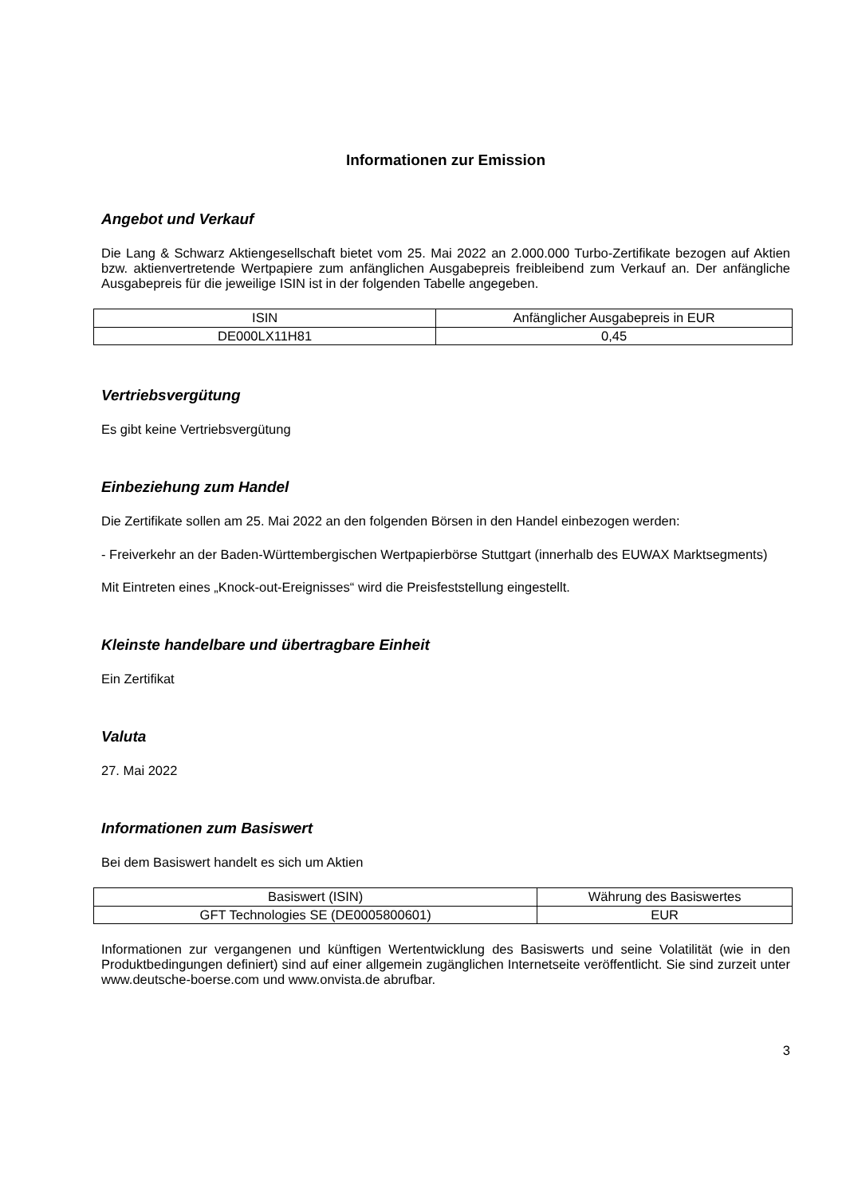Informationen zur Emission
Angebot und Verkauf
Die Lang & Schwarz Aktiengesellschaft bietet vom 25. Mai 2022 an 2.000.000 Turbo-Zertifikate bezogen auf Aktien bzw. aktienvertretende Wertpapiere zum anfänglichen Ausgabepreis freibleibend zum Verkauf an. Der anfängliche Ausgabepreis für die jeweilige ISIN ist in der folgenden Tabelle angegeben.
| ISIN | Anfänglicher Ausgabepreis in EUR |
| --- | --- |
| DE000LX11H81 | 0,45 |
Vertriebsvergütung
Es gibt keine Vertriebsvergütung
Einbeziehung zum Handel
Die Zertifikate sollen am 25. Mai 2022 an den folgenden Börsen in den Handel einbezogen werden:
- Freiverkehr an der Baden-Württembergischen Wertpapierbörse Stuttgart (innerhalb des EUWAX Marktsegments)
Mit Eintreten eines „Knock-out-Ereignisses“ wird die Preisfeststellung eingestellt.
Kleinste handelbare und übertragbare Einheit
Ein Zertifikat
Valuta
27. Mai 2022
Informationen zum Basiswert
Bei dem Basiswert handelt es sich um Aktien
| Basiswert (ISIN) | Währung des Basiswertes |
| --- | --- |
| GFT Technologies SE (DE0005800601) | EUR |
Informationen zur vergangenen und künftigen Wertentwicklung des Basiswerts und seine Volatilität (wie in den Produktbedingungen definiert) sind auf einer allgemein zugänglichen Internetseite veröffentlicht. Sie sind zurzeit unter www.deutsche-boerse.com und www.onvista.de abrufbar.
3